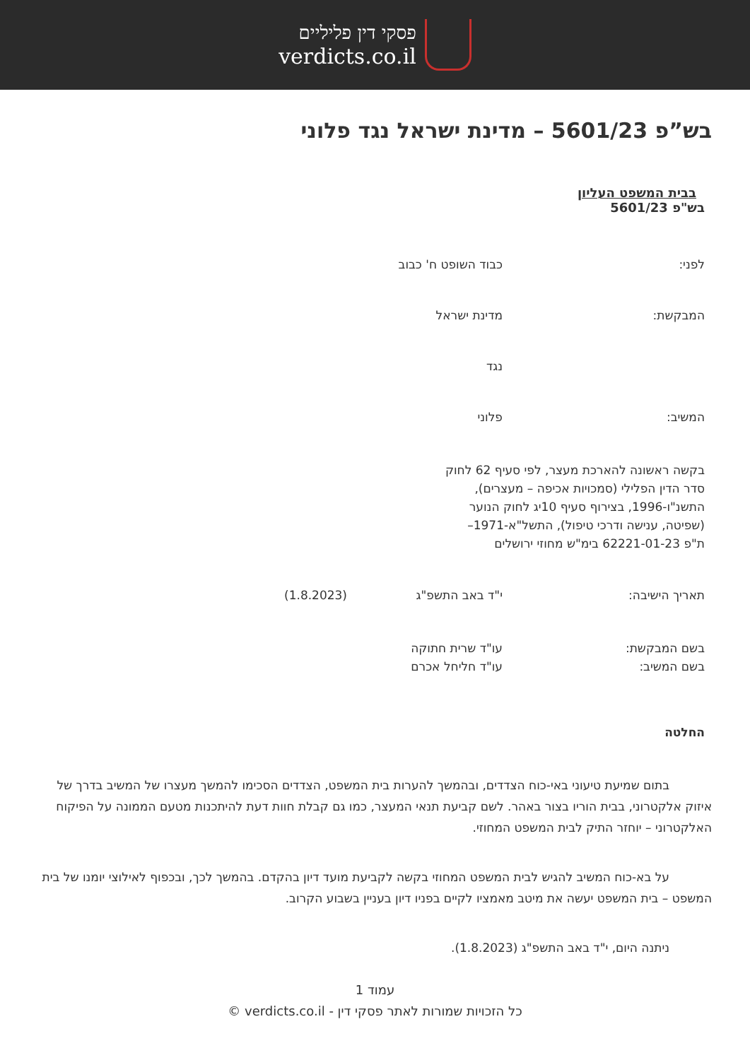פסקי דין פליליים
verdicts.co.il
בש”פ 5601/23 – מדינת ישראל נגד פלוני
בבית המשפט העליון
בש"פ 5601/23
לפני: כבוד השופט ח' כבוב
המבקשת: מדינת ישראל
נגד
המשיב: פלוני
בקשה ראשונה להארכת מעצר, לפי סעיף 62 לחוק
סדר הדין הפלילי (סמכויות אכיפה – מעצרים),
התשנ"ו-1996, בצירוף סעיף 10יג לחוק הנוער
(שפיטה, ענישה ודרכי טיפול), התשל"א-1971–
ת"פ 62221-01-23 בימ"ש מחוזי ירושלים
תאריך הישיבה: י"ד באב התשפ"ג (1.8.2023)
בשם המבקשת:
בשם המשיב:
עו"ד שרית חתוקה
עו"ד חליחל אכרם
החלטה
בתום שמיעת טיעוני באי-כוח הצדדים, ובהמשך להערות בית המשפט, הצדדים הסכימו להמשך מעצרו של המשיב בדרך של איזוק אלקטרוני, בבית הוריו בצור באהר. לשם קביעת תנאי המעצר, כמו גם קבלת חוות דעת להיתכנות מטעם הממונה על הפיקוח האלקטרוני – יוחזר התיק לבית המשפט המחוזי.
על בא-כוח המשיב להגיש לבית המשפט המחוזי בקשה לקביעת מועד דיון בהקדם. בהמשך לכך, ובכפוף לאילוצי יומנו של בית המשפט – בית המשפט יעשה את מיטב מאמציו לקיים בפניו דיון בעניין בשבוע הקרוב.
ניתנה היום, י"ד באב התשפ"ג (1.8.2023).
עמוד 1
כל הזכויות שמורות לאתר פסקי דין - verdicts.co.il ©